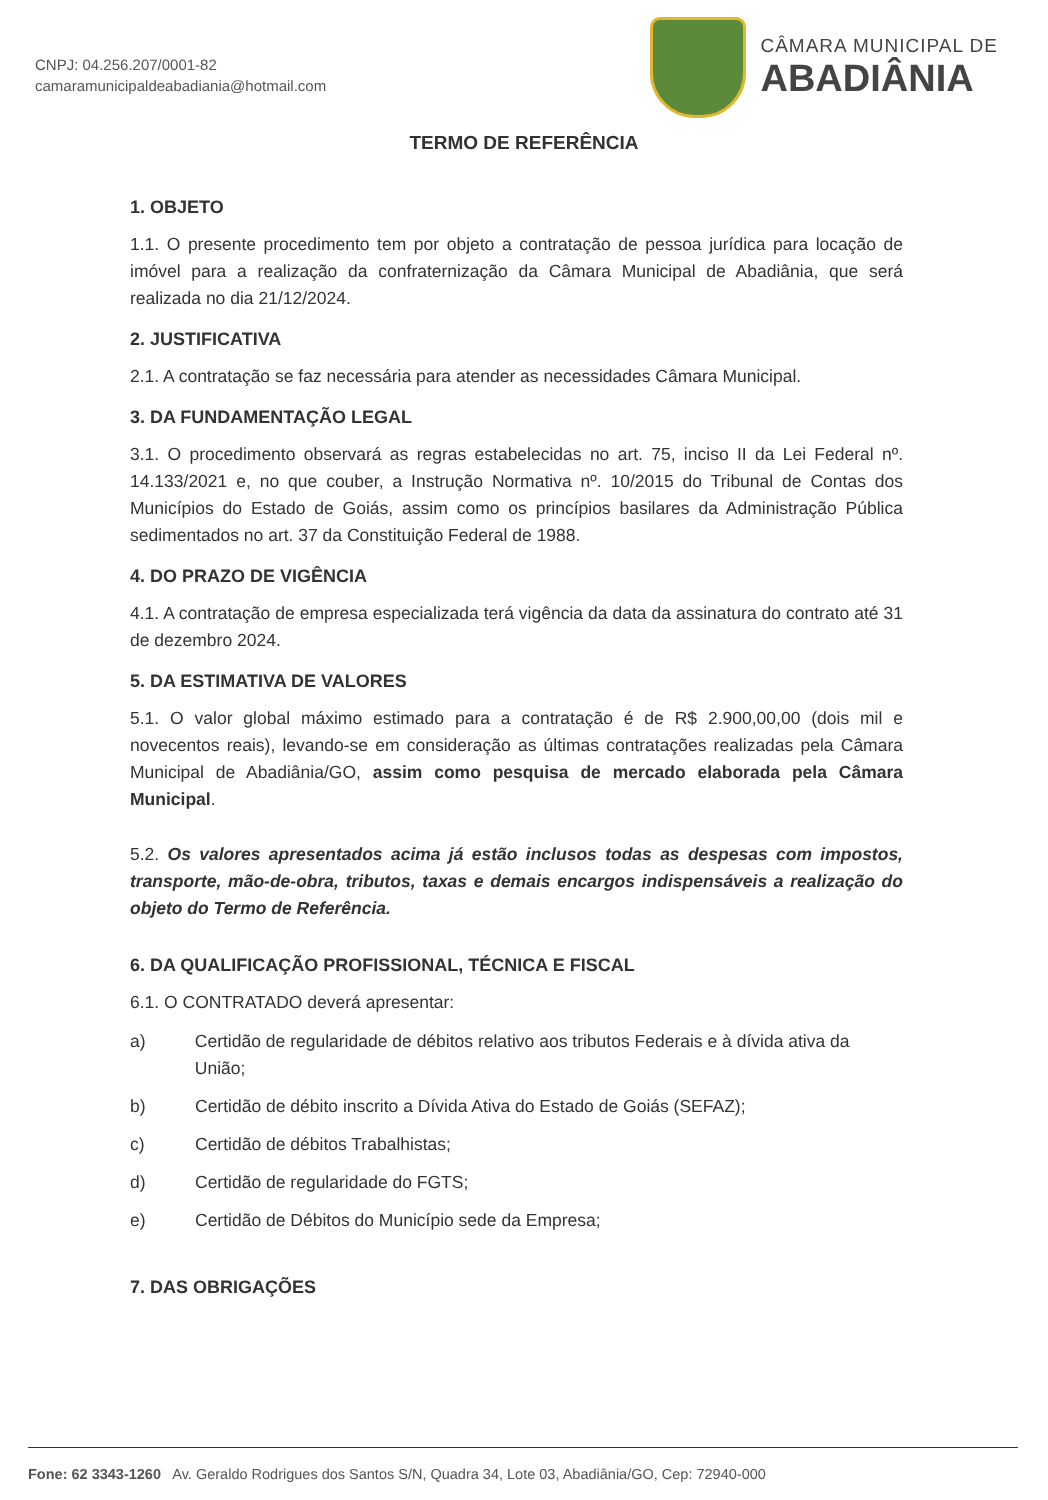CNPJ: 04.256.207/0001-82
camaramunicipaldeabadiania@hotmail.com
CÂMARA MUNICIPAL DE
ABADIÂNIA
TERMO DE REFERÊNCIA
1. OBJETO
1.1. O presente procedimento tem por objeto a contratação de pessoa jurídica para locação de imóvel para a realização da confraternização da Câmara Municipal de Abadiânia, que será realizada no dia 21/12/2024.
2. JUSTIFICATIVA
2.1. A contratação se faz necessária para atender as necessidades Câmara Municipal.
3. DA FUNDAMENTAÇÃO LEGAL
3.1. O procedimento observará as regras estabelecidas no art. 75, inciso II da Lei Federal nº. 14.133/2021 e, no que couber, a Instrução Normativa nº. 10/2015 do Tribunal de Contas dos Municípios do Estado de Goiás, assim como os princípios basilares da Administração Pública sedimentados no art. 37 da Constituição Federal de 1988.
4. DO PRAZO DE VIGÊNCIA
4.1. A contratação de empresa especializada terá vigência da data da assinatura do contrato até 31 de dezembro 2024.
5. DA ESTIMATIVA DE VALORES
5.1. O valor global máximo estimado para a contratação é de R$ 2.900,00,00 (dois mil e novecentos reais), levando-se em consideração as últimas contratações realizadas pela Câmara Municipal de Abadiânia/GO, assim como pesquisa de mercado elaborada pela Câmara Municipal.
5.2. Os valores apresentados acima já estão inclusos todas as despesas com impostos, transporte, mão-de-obra, tributos, taxas e demais encargos indispensáveis a realização do objeto do Termo de Referência.
6. DA QUALIFICAÇÃO PROFISSIONAL, TÉCNICA E FISCAL
6.1. O CONTRATADO deverá apresentar:
a) Certidão de regularidade de débitos relativo aos tributos Federais e à dívida ativa da União;
b) Certidão de débito inscrito a Dívida Ativa do Estado de Goiás (SEFAZ);
c) Certidão de débitos Trabalhistas;
d) Certidão de regularidade do FGTS;
e) Certidão de Débitos do Município sede da Empresa;
7. DAS OBRIGAÇÕES
Fone: 62 3343-1260 Av. Geraldo Rodrigues dos Santos S/N, Quadra 34, Lote 03, Abadiânia/GO, Cep: 72940-000